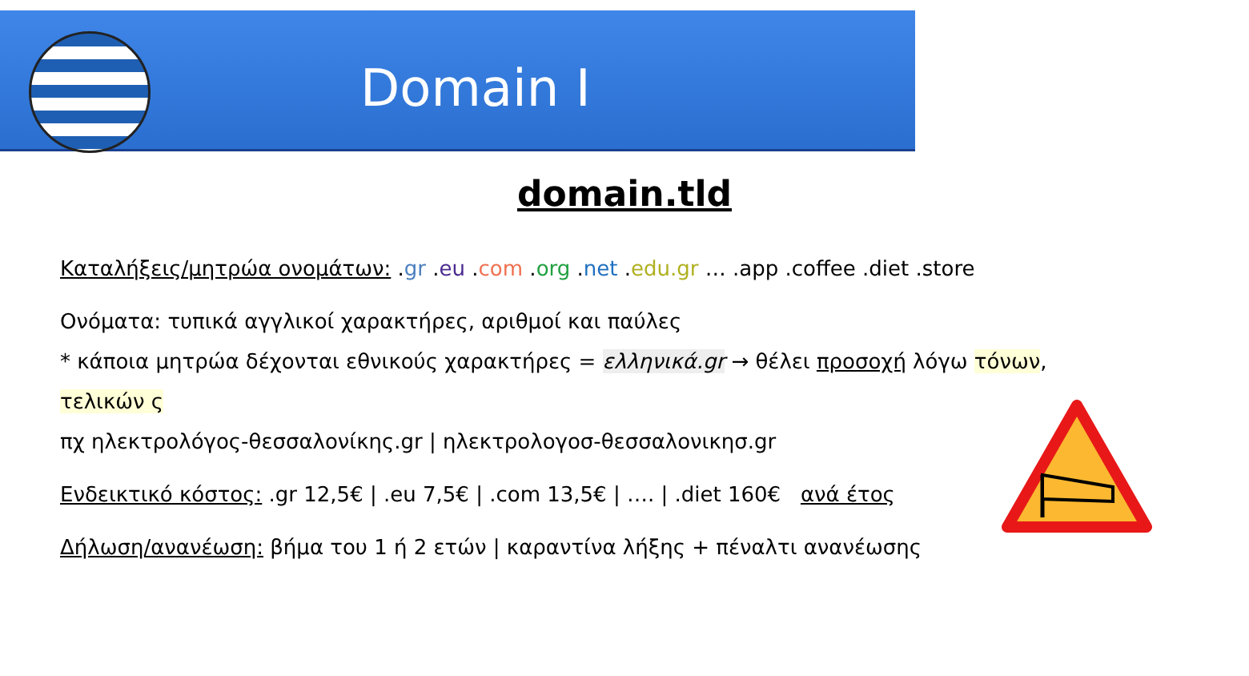Domain I
domain.tld
Καταλήξεις/μητρώα ονομάτων: .gr .eu .com .org .net .edu.gr … .app .coffee .diet .store
Ονόματα: τυπικά αγγλικοί χαρακτήρες, αριθμοί και παύλες
* κάποια μητρώα δέχονται εθνικούς χαρακτήρες = ελληνικά.gr → θέλει προσοχή λόγω τόνων, τελικών ς
πχ ηλεκτρολόγος-θεσσαλονίκης.gr | ηλεκτρολογοσ-θεσσαλονικησ.gr
Ενδεικτικό κόστος: .gr 12,5€ | .eu 7,5€ | .com 13,5€ | …. | .diet 160€ ανά έτος
Δήλωση/ανανέωση: βήμα του 1 ή 2 ετών | καραντίνα λήξης + πέναλτι ανανέωσης